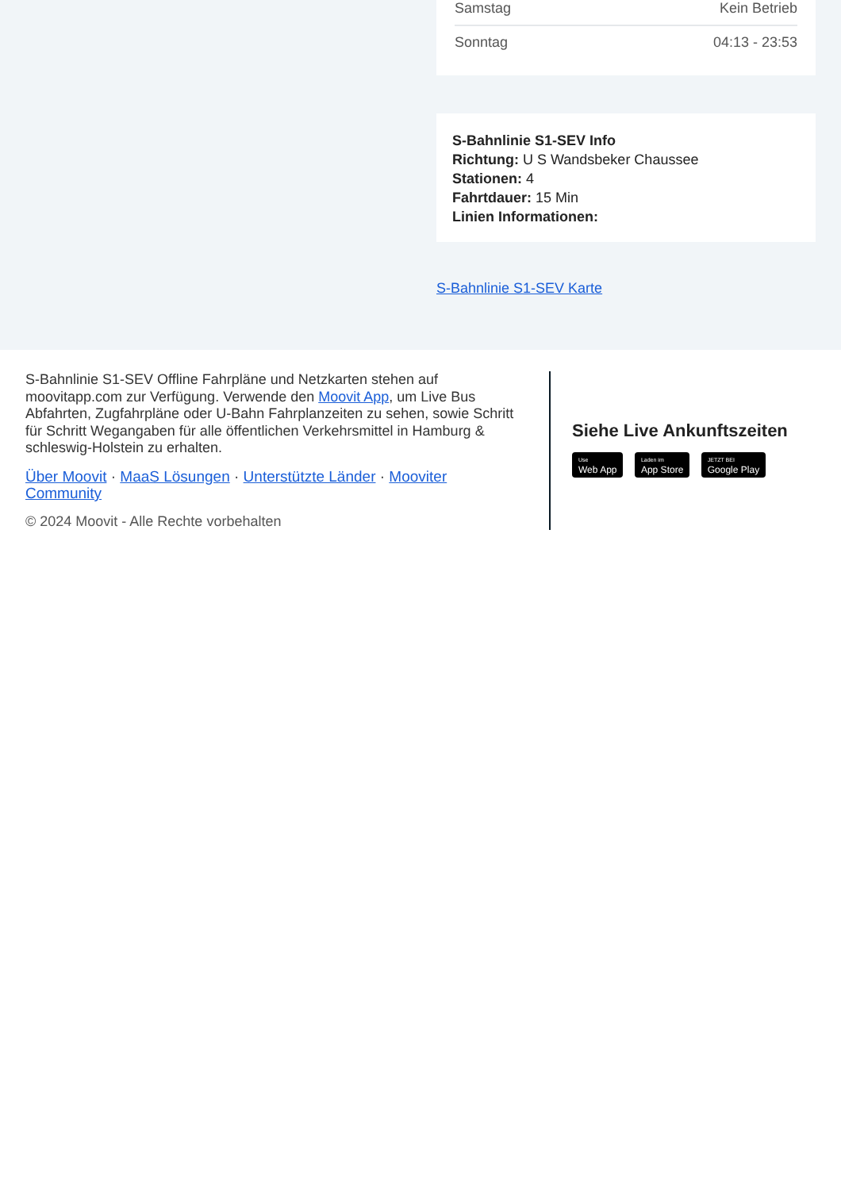| Samstag | Kein Betrieb |
| Sonntag | 04:13 - 23:53 |
S-Bahnlinie S1-SEV Info
Richtung: U S Wandsbeker Chaussee
Stationen: 4
Fahrtdauer: 15 Min
Linien Informationen:
S-Bahnlinie S1-SEV Karte
S-Bahnlinie S1-SEV Offline Fahrpläne und Netzkarten stehen auf moovitapp.com zur Verfügung. Verwende den Moovit App, um Live Bus Abfahrten, Zugfahrpläne oder U-Bahn Fahrplanzeiten zu sehen, sowie Schritt für Schritt Wegangaben für alle öffentlichen Verkehrsmittel in Hamburg & schleswig-Holstein zu erhalten.
Über Moovit · MaaS Lösungen · Unterstützte Länder · Mooviter Community
© 2024 Moovit - Alle Rechte vorbehalten
Siehe Live Ankunftszeiten
Use Web App Laden im App Store JETZT BEI Google Play